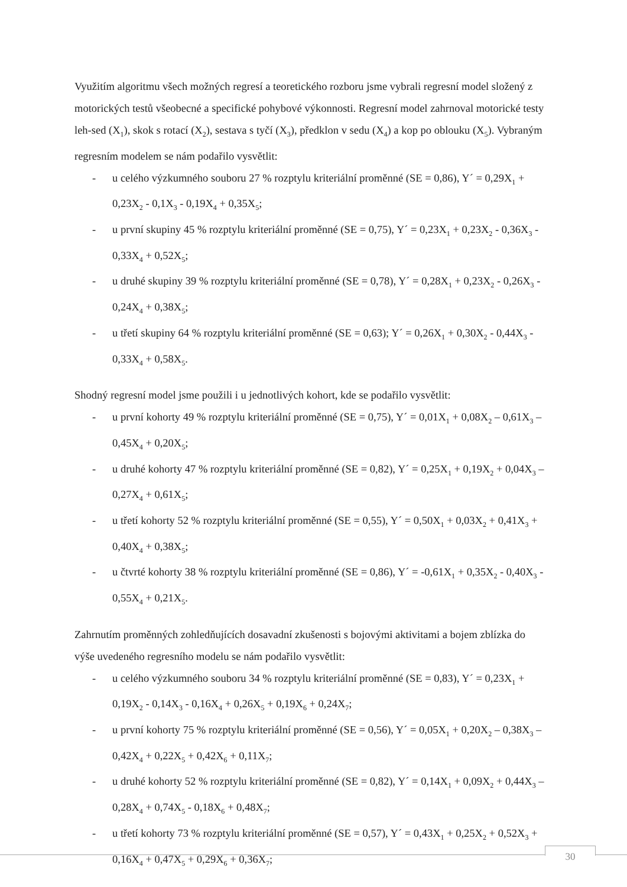Využitím algoritmu všech možných regresí a teoretického rozboru jsme vybrali regresní model složený z motorických testů všeobecné a specifické pohybové výkonnosti. Regresní model zahrnoval motorické testy leh-sed (X<sub>1</sub>), skok s rotací (X<sub>2</sub>), sestava s tyčí (X<sub>3</sub>), předklon v sedu (X<sub>4</sub>) a kop po oblouku (X<sub>5</sub>). Vybraným regresním modelem se nám podařilo vysvětlit:
- u celého výzkumného souboru 27 % rozptylu kriteriální proměnné (SE = 0,86), Y´ = 0,29X<sub>1</sub> + 0,23X<sub>2</sub> - 0,1X<sub>3</sub> - 0,19X<sub>4</sub> + 0,35X<sub>5</sub>;
- u první skupiny 45 % rozptylu kriteriální proměnné (SE = 0,75), Y´ = 0,23X<sub>1</sub> + 0,23X<sub>2</sub> - 0,36X<sub>3</sub> - 0,33X<sub>4</sub> + 0,52X<sub>5</sub>;
- u druhé skupiny 39 % rozptylu kriteriální proměnné (SE = 0,78), Y´ = 0,28X<sub>1</sub> + 0,23X<sub>2</sub> - 0,26X<sub>3</sub> - 0,24X<sub>4</sub> + 0,38X<sub>5</sub>;
- u třetí skupiny 64 % rozptylu kriteriální proměnné (SE = 0,63); Y´ = 0,26X<sub>1</sub> + 0,30X<sub>2</sub> - 0,44X<sub>3</sub> - 0,33X<sub>4</sub> + 0,58X<sub>5</sub>.
Shodný regresní model jsme použili i u jednotlivých kohort, kde se podařilo vysvětlit:
- u první kohorty 49 % rozptylu kriteriální proměnné (SE = 0,75), Y´ = 0,01X<sub>1</sub> + 0,08X<sub>2</sub> – 0,61X<sub>3</sub> – 0,45X<sub>4</sub> + 0,20X<sub>5</sub>;
- u druhé kohorty 47 % rozptylu kriteriální proměnné (SE = 0,82), Y´ = 0,25X<sub>1</sub> + 0,19X<sub>2</sub> + 0,04X<sub>3</sub> – 0,27X<sub>4</sub> + 0,61X<sub>5</sub>;
- u třetí kohorty 52 % rozptylu kriteriální proměnné (SE = 0,55), Y´ = 0,50X<sub>1</sub> + 0,03X<sub>2</sub> + 0,41X<sub>3</sub> + 0,40X<sub>4</sub> + 0,38X<sub>5</sub>;
- u čtvrté kohorty 38 % rozptylu kriteriální proměnné (SE = 0,86), Y´ = -0,61X<sub>1</sub> + 0,35X<sub>2</sub> - 0,40X<sub>3</sub> - 0,55X<sub>4</sub> + 0,21X<sub>5</sub>.
Zahrnutím proměnných zohledňujících dosavadní zkušenosti s bojovými aktivitami a bojem zblízka do výše uvedeného regresního modelu se nám podařilo vysvětlit:
- u celého výzkumného souboru 34 % rozptylu kriteriální proměnné (SE = 0,83), Y´ = 0,23X<sub>1</sub> + 0,19X<sub>2</sub> - 0,14X<sub>3</sub> - 0,16X<sub>4</sub> + 0,26X<sub>5</sub> + 0,19X<sub>6</sub> + 0,24X<sub>7</sub>;
- u první kohorty 75 % rozptylu kriteriální proměnné (SE = 0,56), Y´ = 0,05X<sub>1</sub> + 0,20X<sub>2</sub> – 0,38X<sub>3</sub> – 0,42X<sub>4</sub> + 0,22X<sub>5</sub> + 0,42X<sub>6</sub> + 0,11X<sub>7</sub>;
- u druhé kohorty 52 % rozptylu kriteriální proměnné (SE = 0,82), Y´ = 0,14X<sub>1</sub> + 0,09X<sub>2</sub> + 0,44X<sub>3</sub> – 0,28X<sub>4</sub> + 0,74X<sub>5</sub> - 0,18X<sub>6</sub> + 0,48X<sub>7</sub>;
- u třetí kohorty 73 % rozptylu kriteriální proměnné (SE = 0,57), Y´ = 0,43X<sub>1</sub> + 0,25X<sub>2</sub> + 0,52X<sub>3</sub> + 0,16X<sub>4</sub> + 0,47X<sub>5</sub> + 0,29X<sub>6</sub> + 0,36X<sub>7</sub>;
30